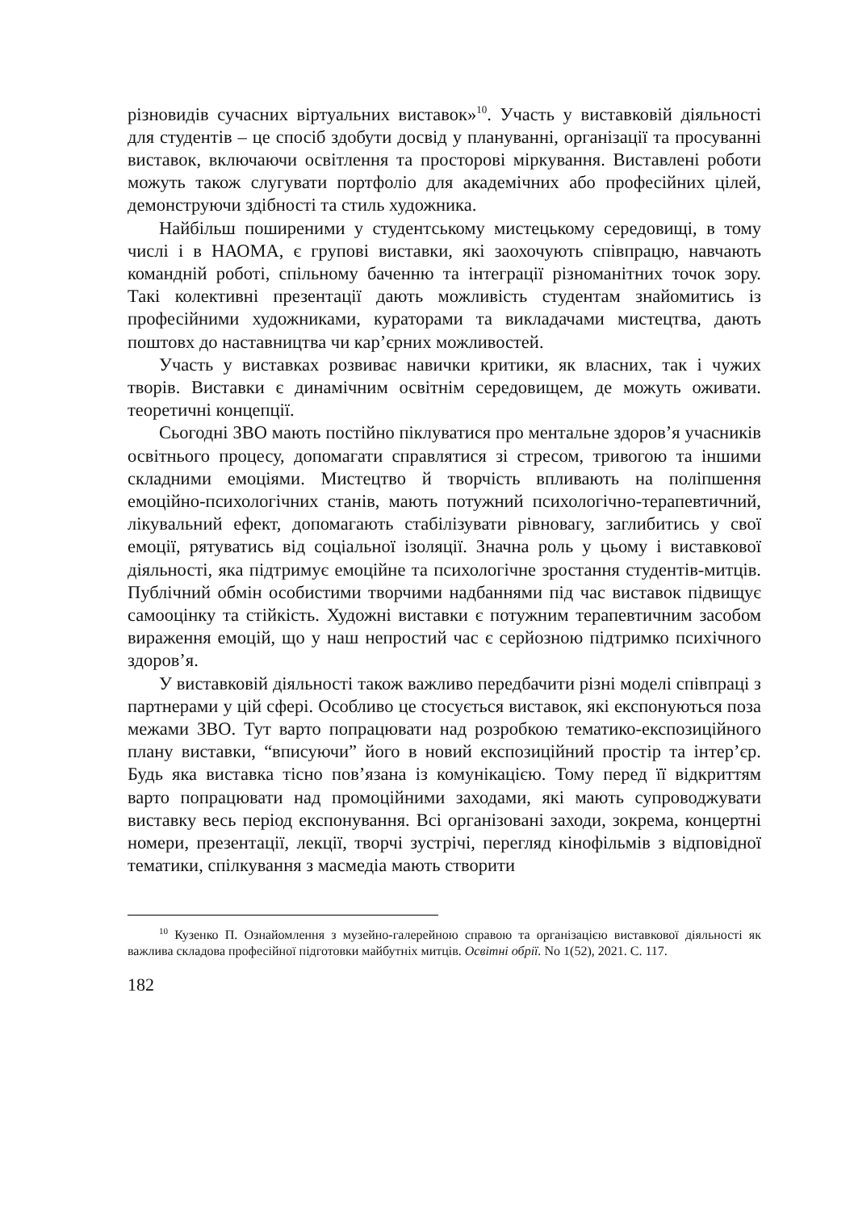різновидів сучасних віртуальних виставок»<sup>10</sup>. Участь у виставковій діяльності для студентів – це спосіб здобути досвід у плануванні, організації та просуванні виставок, включаючи освітлення та просторові міркування. Виставлені роботи можуть також слугувати портфоліо для академічних або професійних цілей, демонструючи здібності та стиль художника.
Найбільш поширеними у студентському мистецькому середовищі, в тому числі і в НАОМА, є групові виставки, які заохочують співпрацю, навчають командній роботі, спільному баченню та інтеграції різноманітних точок зору. Такі колективні презентації дають можливість студентам знайомитись із професійними художниками, кураторами та викладачами мистецтва, дають поштовх до наставництва чи кар’єрних можливостей.
Участь у виставках розвиває навички критики, як власних, так і чужих творів. Виставки є динамічним освітнім середовищем, де можуть оживати. теоретичні концепції.
Сьогодні ЗВО мають постійно піклуватися про ментальне здоров’я учасників освітнього процесу, допомагати справлятися зі стресом, тривогою та іншими складними емоціями. Мистецтво й творчість впливають на поліпшення емоційно-психологічних станів, мають потужний психологічно-терапевтичний, лікувальний ефект, допомагають стабілізувати рівновагу, заглибитись у свої емоції, рятуватись від соціальної ізоляції. Значна роль у цьому і виставкової діяльності, яка підтримує емоційне та психологічне зростання студентів-митців. Публічний обмін особистими творчими надбаннями під час виставок підвищує самооцінку та стійкість. Художні виставки є потужним терапевтичним засобом вираження емоцій, що у наш непростий час є серйозною підтримко психічного здоров’я.
У виставковій діяльності також важливо передбачити різні моделі співпраці з партнерами у цій сфері. Особливо це стосується виставок, які експонуються поза межами ЗВО. Тут варто попрацювати над розробкою тематико-експозиційного плану виставки, “вписуючи” його в новий експозиційний простір та інтер’єр. Будь яка виставка тісно пов’язана із комунікацією. Тому перед її відкриттям варто попрацювати над промоційними заходами, які мають супроводжувати виставку весь період експонування. Всі організовані заходи, зокрема, концертні номери, презентації, лекції, творчі зустрічі, перегляд кінофільмів з відповідної тематики, спілкування з масмедіа мають створити
<sup>10</sup> Кузенко П. Ознайомлення з музейно-галерейною справою та організацією виставкової діяльності як важлива складова професійної підготовки майбутніх митців. Освітні обрії. No 1(52), 2021. С. 117.
182